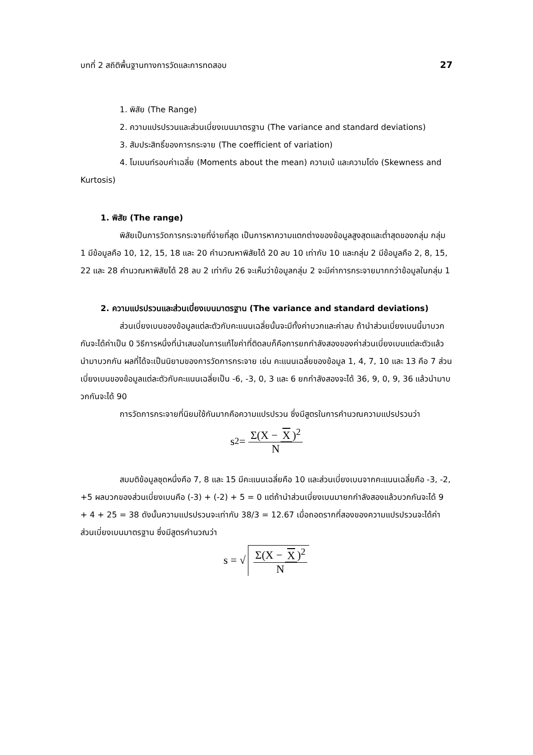บทที่ 2 สถิติพื้นฐานทางการวัดและการทดสอบ 27
1. พิสัย (The Range)
2. ความแปรปรวนและส่วนเบี่ยงเบนมาตรฐาน (The variance and standard deviations)
3. สัมประสิทธิ์ของการกระจาย (The coefficient of variation)
4. โมเมนท์รอบค่าเฉลี่ย (Moments about the mean) ความเบ้ และความโด่ง (Skewness and Kurtosis)
1. พิสัย (The range)
พิสัยเป็นการวัดการกระจายที่ง่ายที่สุด เป็นการหาความแตกต่างของข้อมูลสูงสุดและต่ำสุดของกลุ่ม กลุ่ม 1 มีข้อมูลคือ 10, 12, 15, 18 และ 20 คำนวณหาพิสัยได้ 20 ลบ 10 เท่ากับ 10 และกลุ่ม 2 มีข้อมูลคือ 2, 8, 15, 22 และ 28 คำนวณหาพิสัยได้ 28 ลบ 2 เท่ากับ 26 จะเห็นว่าข้อมูลกลุ่ม 2 จะมีค่าการกระจายมากกว่าข้อมูลในกลุ่ม 1
2. ความแปรปรวนและส่วนเบี่ยงเบนมาตรฐาน (The variance and standard deviations)
ส่วนเบี่ยงเบนของข้อมูลแต่ละตัวกับคะแนนเฉลี่ยนั้นจะมีทั้งค่าบวกและค่าลบ ถ้านำส่วนเบี่ยงเบนนี้มาบวกกันจะได้ค่าเป็น 0 วิธีการหนึ่งที่นำเสนอในการแก้ไขค่าที่ติดลบก็คือการยกกำลังสองของค่าส่วนเบี่ยงเบนแต่ละตัวแล้วนำมาบวกกัน ผลที่ได้จะเป็นนิยามของการวัดการกระจาย เช่น คะแนนเฉลี่ยของข้อมูล 1, 4, 7, 10 และ 13 คือ 7 ส่วนเบี่ยงเบนของข้อมูลแต่ละตัวกับคะแนนเฉลี่ยเป็น -6, -3, 0, 3 และ 6 ยกกำลังสองจะได้ 36, 9, 0, 9, 36 แล้วนำมาบวกกันจะได้ 90
การวัดการกระจายที่นิยมใช้กันมากคือความแปรปรวน ซึ่งมีสูตรในการคำนวณความแปรปรวนว่า
s<sup>2</sup> = Σ(X − X)<sup>2</sup> N
สมมติข้อมูลชุดหนึ่งคือ 7, 8 และ 15 มีคะแนนเฉลี่ยคือ 10 และส่วนเบี่ยงเบนจากคะแนนเฉลี่ยคือ -3, -2, +5 ผลบวกของส่วนเบี่ยงเบนคือ (-3) + (-2) + 5 = 0 แต่ถ้านำส่วนเบี่ยงเบนมายกกำลังสองแล้วบวกกันจะได้ 9 + 4 + 25 = 38 ดังนั้นความแปรปรวนจะเท่ากับ 38/3 = 12.67 เมื่อถอดรากที่สองของความแปรปรวนจะได้ค่าส่วนเบี่ยงเบนมาตรฐาน ซึ่งมีสูตรคำนวณว่า
s = √ Σ(X − X)<sup>2</sup> N